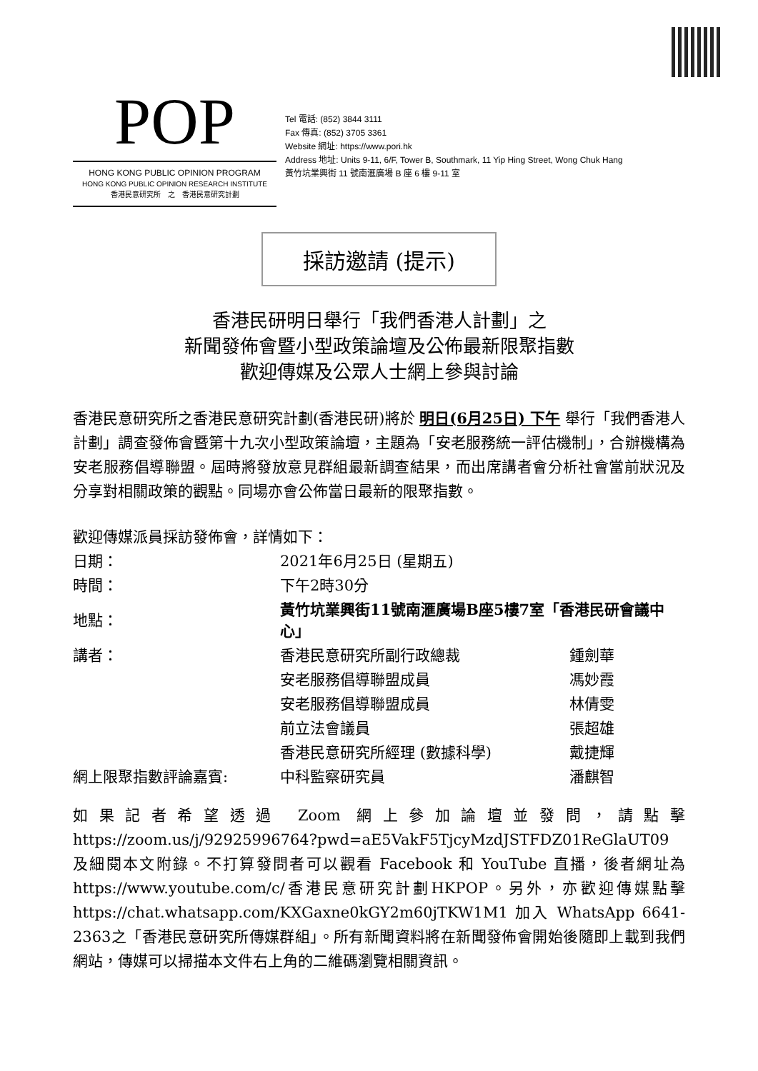POP
HONG KONG PUBLIC OPINION PROGRAM
HONG KONG PUBLIC OPINION RESEARCH INSTITUTE
香港民意研究所　之　香港民意研究計劃
Tel 電話: (852) 3844 3111
Fax 傳真: (852) 3705 3361
Website 網址: https://www.pori.hk
Address 地址: Units 9-11, 6/F, Tower B, Southmark, 11 Yip Hing Street, Wong Chuk Hang
黃竹坑業興街 11 號南滙廣場 B 座 6 樓 9-11 室
採訪邀請 (提示)
香港民研明日舉行「我們香港人計劃」之
新聞發佈會暨小型政策論壇及公佈最新限聚指數
歡迎傳媒及公眾人士網上參與討論
香港民意研究所之香港民意研究計劃(香港民研)將於 明日(6月25日) 下午 舉行「我們香港人計劃」調查發佈會暨第十九次小型政策論壇，主題為「安老服務統一評估機制」，合辦機構為安老服務倡導聯盟。屆時將發放意見群組最新調查結果，而出席講者會分析社會當前狀況及分享對相關政策的觀點。同場亦會公佈當日最新的限聚指數。
歡迎傳媒派員採訪發佈會，詳情如下：
| 日期： | 2021年6月25日 (星期五) | |
| 時間： | 下午2時30分 | |
| 地點： | 黃竹坑業興街11號南滙廣場B座5樓7室「香港民研會議中心」 | |
| 講者： | 香港民意研究所副行政總裁 | 鍾劍華 |
| | 安老服務倡導聯盟成員 | 馮妙霞 |
| | 安老服務倡導聯盟成員 | 林倩雯 |
| | 前立法會議員 | 張超雄 |
| | 香港民意研究所經理 (數據科學) | 戴捷輝 |
| 網上限聚指數評論嘉賓: | 中科監察研究員 | 潘麒智 |
如果記者希望透過 Zoom 網上參加論壇並發問，請點擊 https://zoom.us/j/92925996764?pwd=aE5VakF5TjcyMzdJSTFDZ01ReGlaUT09 及細閱本文附錄。不打算發問者可以觀看 Facebook 和 YouTube 直播，後者網址為 https://www.youtube.com/c/香港民意研究計劃HKPOP。另外，亦歡迎傳媒點擊 https://chat.whatsapp.com/KXGaxne0kGY2m60jTKW1M1 加入 WhatsApp 6641-2363之「香港民意研究所傳媒群組」。所有新聞資料將在新聞發佈會開始後隨即上載到我們網站，傳媒可以掃描本文件右上角的二維碼瀏覽相關資訊。